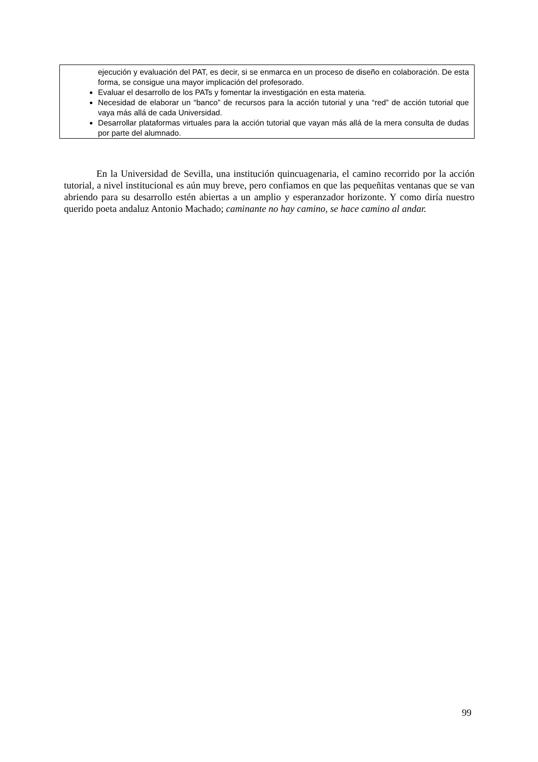ejecución y evaluación del PAT, es decir, si se enmarca en un proceso de diseño en colaboración. De esta forma, se consigue una mayor implicación del profesorado.
Evaluar el desarrollo de los PATs y fomentar la investigación en esta materia.
Necesidad de elaborar un “banco” de recursos para la acción tutorial y una “red” de acción tutorial que vaya más allá de cada Universidad.
Desarrollar plataformas virtuales para la acción tutorial que vayan más allá de la mera consulta de dudas por parte del alumnado.
En la Universidad de Sevilla, una institución quincuagenaria, el camino recorrido por la acción tutorial, a nivel institucional es aún muy breve, pero confiamos en que las pequeñitas ventanas que se van abriendo para su desarrollo estén abiertas a un amplio y esperanzador horizonte. Y como diría nuestro querido poeta andaluz Antonio Machado; caminante no hay camino, se hace camino al andar.
99